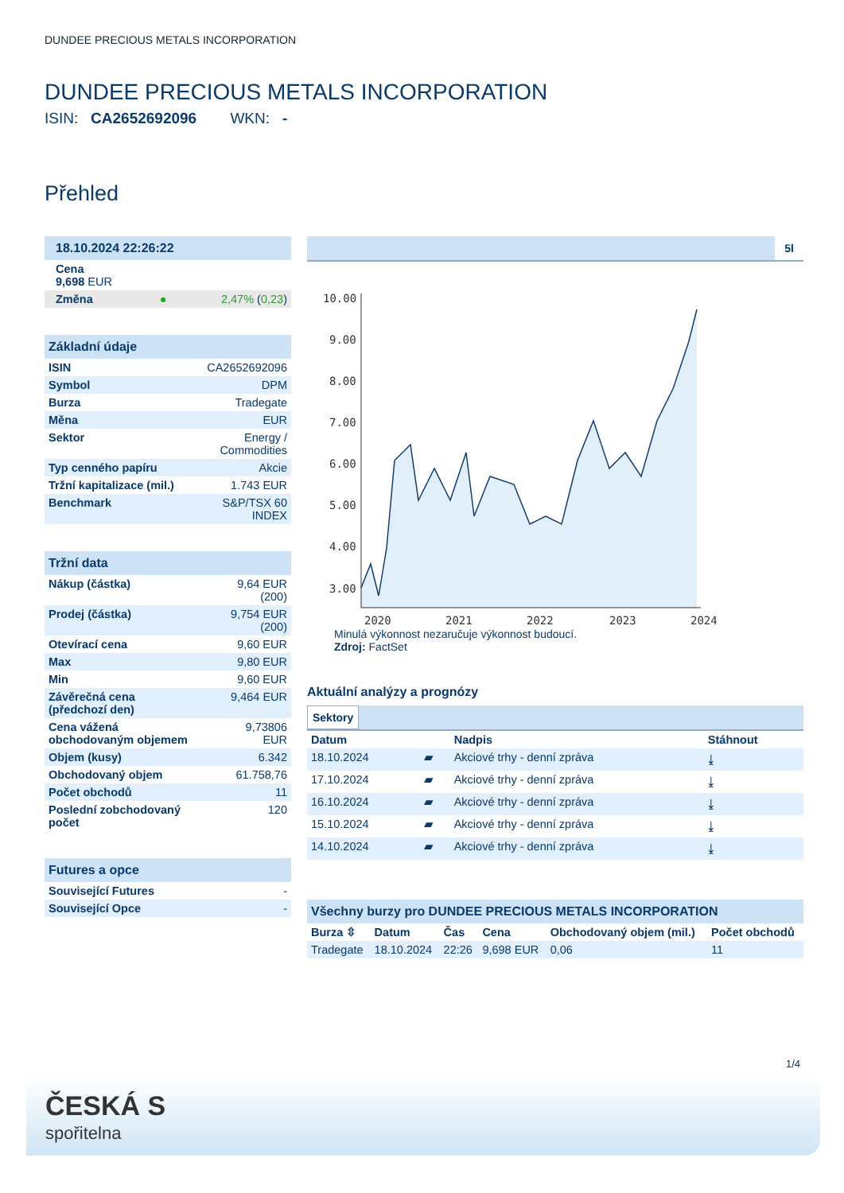DUNDEE PRECIOUS METALS INCORPORATION
DUNDEE PRECIOUS METALS INCORPORATION
ISIN: CA2652692096 WKN: -
Přehled
| 18.10.2024 22:26:22 | |
| Cena 9,698 EUR | |
| Změna ● | 2,47% ( 0,23 ) |
| Základní údaje | |
| ISIN | CA2652692096 |
| Symbol | DPM |
| Burza | Tradegate |
| Měna | EUR |
| Sektor | Energy / Commodities |
| Typ cenného papíru | Akcie |
| Tržní kapitalizace (mil.) | 1.743 EUR |
| Benchmark | S&P/TSX 60 INDEX |
| Tržní data | |
| Nákup (částka) | 9,64 EUR (200) |
| Prodej (částka) | 9,754 EUR (200) |
| Otevírací cena | 9,60 EUR |
| Max | 9,80 EUR |
| Min | 9,60 EUR |
| Závěrečná cena (předchozí den) | 9,464 EUR |
| Cena vážená obchodovaným objemem | 9,73806 EUR |
| Objem (kusy) | 6.342 |
| Obchodovaný objem | 61.758,76 |
| Počet obchodů | 11 |
| Poslední zobchodovaný počet | 120 |
| Futures a opce | |
| Související Futures | - |
| Související Opce | - |
5l
10.00
9.00
8.00
7.00
6.00
5.00
4.00
3.00
2020
2021
2022
2023
2024
Minulá výkonnost nezaručuje výkonnost budoucí.
Zdroj: FactSet
Aktuální analýzy a prognózy
Sektory
| Datum | | Nadpis | Stáhnout |
| --- | --- | --- | --- |
| 18.10.2024 | ▰ | Akciové trhy - denní zpráva | ⤓ |
| 17.10.2024 | ▰ | Akciové trhy - denní zpráva | ⤓ |
| 16.10.2024 | ▰ | Akciové trhy - denní zpráva | ⤓ |
| 15.10.2024 | ▰ | Akciové trhy - denní zpráva | ⤓ |
| 14.10.2024 | ▰ | Akciové trhy - denní zpráva | ⤓ |
| Všechny burzy pro DUNDEE PRECIOUS METALS INCORPORATION | | | | | |
| Burza ⇳ | Datum | Čas | Cena | Obchodovaný objem (mil.) | Počet obchodů |
| Tradegate | 18.10.2024 | 22:26 | 9,698 EUR | 0,06 | 11 |
1/4
ČESKÁ S
spořitelna